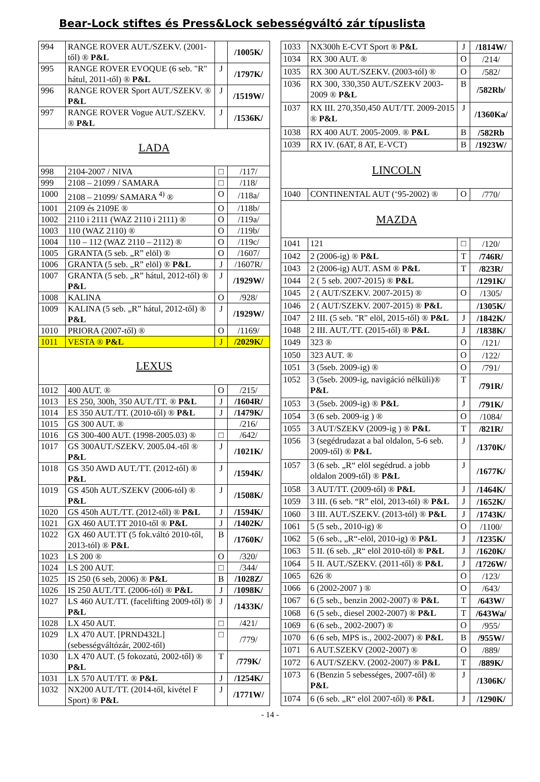Bear-Lock stiftes és Press&Lock sebességváltó zár típuslista
| 994 | RANGE ROVER AUT./SZEKV. (2001-től) ® P&L | | /1005K/ |
| 995 | RANGE ROVER EVOQUE (6 seb. "R" hátul, 2011-től) ® P&L | J | /1797K/ |
| 996 | RANGE ROVER Sport AUT./SZEKV. ® P&L | J | /1519W/ |
| 997 | RANGE ROVER Vogue AUT./SZEKV. ® P&L | J | /1536K/ |
| LADA | | | |
| 998 | 2104-2007 / NIVA | □ | /117/ |
| 999 | 2108 – 21099 / SAMARA | □ | /118/ |
| 1000 | 2108 – 21099/ SAMARA <sup>4)</sup> ® | O | /118a/ |
| 1001 | 2109 és 2109E ® | O | /118b/ |
| 1002 | 2110 i 2111 (WAZ 2110 i 2111) ® | O | /119a/ |
| 1003 | 110 (WAZ 2110) ® | O | /119b/ |
| 1004 | 110 – 112 (WAZ 2110 – 2112) ® | O | /119c/ |
| 1005 | GRANTA (5 seb. „R” elöl) ® | O | /1607/ |
| 1006 | GRANTA (5 seb. „R” elöl) ® P&L | J | /1607R/ |
| 1007 | GRANTA (5 seb. „R” hátul, 2012-től) ® P&L | J | /1929W/ |
| 1008 | KALINA | O | /928/ |
| 1009 | KALINA (5 seb. „R” hátul, 2012-től) ® P&L | J | /1929W/ |
| 1010 | PRIORA (2007-től) ® | O | /1169/ |
| 1011 | VESTA ® P&L | J | /2029K/ |
| LEXUS | | | |
| 1012 | 400 AUT. ® | O | /215/ |
| 1013 | ES 250, 300h, 350 AUT./TT. ® P&L | J | /1604R/ |
| 1014 | ES 350 AUT./TT. (2010-től) ® P&L | J | /1479K/ |
| 1015 | GS 300 AUT. ® | | /216/ |
| 1016 | GS 300-400 AUT. (1998-2005.03) ® | □ | /642/ |
| 1017 | GS 300AUT./SZEKV. 2005.04.-től ® P&L | J | /1021K/ |
| 1018 | GS 350 AWD AUT./TT. (2012-től) ® P&L | J | /1594K/ |
| 1019 | GS 450h AUT./SZEKV (2006-tól) ® P&L | J | /1508K/ |
| 1020 | GS 450h AUT./TT. (2012-től) ® P&L | J | /1594K/ |
| 1021 | GX 460 AUT.TT 2010-től ® P&L | J | /1402K/ |
| 1022 | GX 460 AUT.TT (5 fok.váltó 2010-től, 2013-tól) ® P&L | B | /1760K/ |
| 1023 | LS 200 ® | O | /320/ |
| 1024 | LS 200 AUT. | □ | /344/ |
| 1025 | IS 250 (6 seb, 2006) ® P&L | B | /1028Z/ |
| 1026 | IS 250 AUT./TT. (2006-tól) ® P&L | J | /1098K/ |
| 1027 | LS 460 AUT./TT. (facelifting 2009-től) ® P&L | J | /1433K/ |
| 1028 | LX 450 AUT. | □ | /421/ |
| 1029 | LX 470 AUT. [PRND432L] (sebességváltózár, 2002-től) | □ | /779/ |
| 1030 | LX 470 AUT. (5 fokozatú, 2002-től) ® P&L | T | /779K/ |
| 1031 | LX 570 AUT/TT. ® P&L | J | /1254K/ |
| 1032 | NX200 AUT./TT. (2014-től, kivétel F Sport) ® P&L | J | /1771W/ |
| 1033 | NX300h E-CVT Sport ® P&L | J | /1814W/ |
| 1034 | RX 300 AUT. ® | O | /214/ |
| 1035 | RX 300 AUT./SZEKV. (2003-tól) ® | O | /582/ |
| 1036 | RX 300, 330,350 AUT./SZEKV 2003-2009 ® P&L | B | /582Rb/ |
| 1037 | RX III. 270,350,450 AUT/TT. 2009-2015 ® P&L | J | /1360Ka/ |
| 1038 | RX 400 AUT. 2005-2009. ® P&L | B | /582Rb |
| 1039 | RX IV. (6AT, 8 AT, E-VCT) | B | /1923W/ |
| LINCOLN | | | |
| 1040 | CONTINENTAL AUT (‘95-2002) ® | O | /770/ |
| MAZDA | | | |
| 1041 | 121 | □ | /120/ |
| 1042 | 2 (2006-ig) ® P&L | T | /746R/ |
| 1043 | 2 (2006-ig) AUT. ASM ® P&L | T | /823R/ |
| 1044 | 2 ( 5 seb. 2007-2015) ® P&L | | /1291K/ |
| 1045 | 2 ( AUT/SZEKV. 2007-2015) ® | O | /1305/ |
| 1046 | 2 ( AUT/SZEKV. 2007-2015) ® P&L | | /1305K/ |
| 1047 | 2 III. (5 seb. "R" elöl, 2015-től) ® P&L | J | /1842K/ |
| 1048 | 2 III. AUT./TT. (2015-től) ® P&L | J | /1838K/ |
| 1049 | 323 ® | O | /121/ |
| 1050 | 323 AUT. ® | O | /122/ |
| 1051 | 3 (5seb. 2009-ig) ® | O | /791/ |
| 1052 | 3 (5seb. 2009-ig, navigáció nélküli)® P&L | T | /791R/ |
| 1053 | 3 (5seb. 2009-ig) ® P&L | J | /791K/ |
| 1054 | 3 (6 seb. 2009-ig ) ® | O | /1084/ |
| 1055 | 3 AUT/SZEKV (2009-ig ) ® P&L | T | /821R/ |
| 1056 | 3 (segédrudazat a bal oldalon, 5-6 seb. 2009-től) ® P&L | J | /1370K/ |
| 1057 | 3 (6 seb. „R“ elöl segédrud. a jobb oldalon 2009-től) ® P&L | J | /1677K/ |
| 1058 | 3 AUT/TT. (2009-től) ® P&L | J | /1464K/ |
| 1059 | 3 III. (6 seb. “R” elöl, 2013-tól) ® P&L | J | /1652K/ |
| 1060 | 3 III. AUT./SZEKV. (2013-tól) ® P&L | J | /1743K/ |
| 1061 | 5 (5 seb., 2010-ig) ® | O | /1100/ |
| 1062 | 5 (6 seb., „R“-elöl, 2010-ig) ® P&L | J | /1235K/ |
| 1063 | 5 II. (6 seb. „R“ elöl 2010-től) ® P&L | J | /1620K/ |
| 1064 | 5 II. AUT./SZEKV. (2011-től) ® P&L | J | /1726W/ |
| 1065 | 626 ® | O | /123/ |
| 1066 | 6 (2002-2007 ) ® | O | /643/ |
| 1067 | 6 (5 seb., benzin 2002-2007) ® P&L | T | /643W/ |
| 1068 | 6 (5 seb., diesel 2002-2007) ® P&L | T | /643Wa/ |
| 1069 | 6 (6 seb., 2002-2007) ® | O | /955/ |
| 1070 | 6 (6 seb, MPS is., 2002-2007) ® P&L | B | /955W/ |
| 1071 | 6 AUT.SZEKV (2002-2007) ® | O | /889/ |
| 1072 | 6 AUT/SZEKV. (2002-2007) ® P&L | T | /889K/ |
| 1073 | 6 (Benzin 5 sebességes, 2007-től) ® P&L | J | /1306K/ |
| 1074 | 6 (6 seb. „R“ elöl 2007-től) ® P&L | J | /1290K/ |
- 14 -